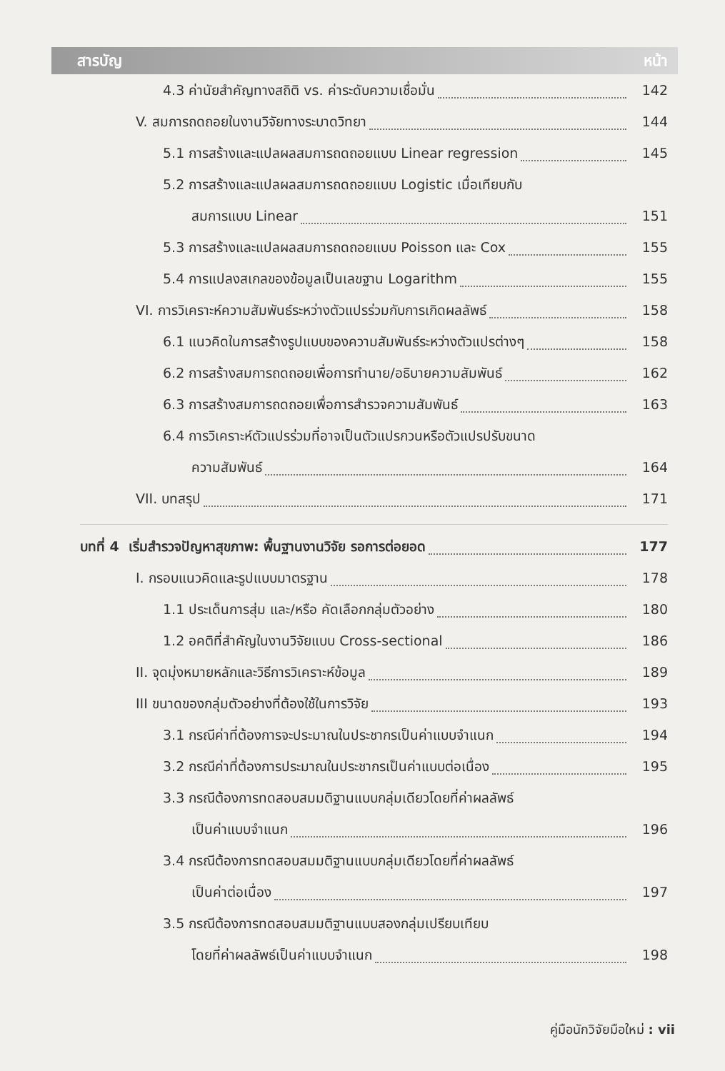สารบัญ หน้า
4.3 ค่านัยสำคัญทางสถิติ vs. ค่าระดับความเชื่อมั่น 142
V. สมการถดถอยในงานวิจัยทางระบาดวิทยา 144
5.1 การสร้างและแปลผลสมการถดถอยแบบ Linear regression 145
5.2 การสร้างและแปลผลสมการถดถอยแบบ Logistic เมื่อเทียบกับ
สมการแบบ Linear 151
5.3 การสร้างและแปลผลสมการถดถอยแบบ Poisson และ Cox 155
5.4 การแปลงสเกลของข้อมูลเป็นเลขฐาน Logarithm 155
VI. การวิเคราะห์ความสัมพันธ์ระหว่างตัวแปรร่วมกับการเกิดผลลัพธ์ 158
6.1 แนวคิดในการสร้างรูปแบบของความสัมพันธ์ระหว่างตัวแปรต่างๆ 158
6.2 การสร้างสมการถดถอยเพื่อการทำนาย/อธิบายความสัมพันธ์ 162
6.3 การสร้างสมการถดถอยเพื่อการสำรวจความสัมพันธ์ 163
6.4 การวิเคราะห์ตัวแปรร่วมที่อาจเป็นตัวแปรกวนหรือตัวแปรปรับขนาด
ความสัมพันธ์ 164
VII. บทสรุป 171
บทที่ 4 เริ่มสำรวจปัญหาสุขภาพ: พื้นฐานงานวิจัย รอการต่อยอด 177
I. กรอบแนวคิดและรูปแบบมาตรฐาน 178
1.1 ประเด็นการสุ่ม และ/หรือ คัดเลือกกลุ่มตัวอย่าง 180
1.2 อคติที่สำคัญในงานวิจัยแบบ Cross-sectional 186
II. จุดมุ่งหมายหลักและวิธีการวิเคราะห์ข้อมูล 189
III ขนาดของกลุ่มตัวอย่างที่ต้องใช้ในการวิจัย 193
3.1 กรณีค่าที่ต้องการจะประมาณในประชากรเป็นค่าแบบจำแนก 194
3.2 กรณีค่าที่ต้องการประมาณในประชากรเป็นค่าแบบต่อเนื่อง 195
3.3 กรณีต้องการทดสอบสมมติฐานแบบกลุ่มเดียวโดยที่ค่าผลลัพธ์
เป็นค่าแบบจำแนก 196
3.4 กรณีต้องการทดสอบสมมติฐานแบบกลุ่มเดียวโดยที่ค่าผลลัพธ์
เป็นค่าต่อเนื่อง 197
3.5 กรณีต้องการทดสอบสมมติฐานแบบสองกลุ่มเปรียบเทียบ
โดยที่ค่าผลลัพธ์เป็นค่าแบบจำแนก 198
คู่มือนักวิจัยมือใหม่ : vii